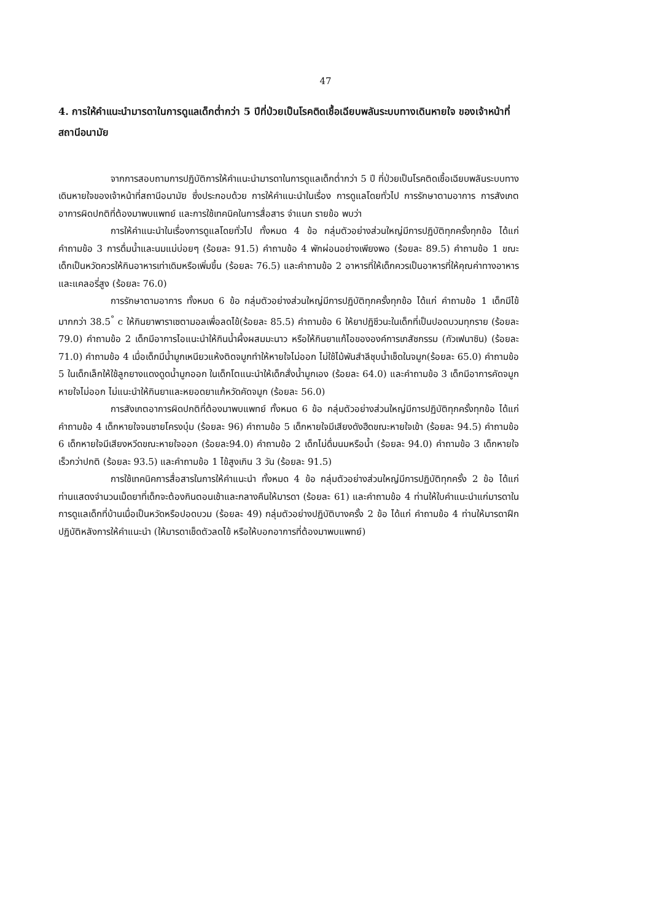47
4. การให้คำแนะนำมารดาในการดูแลเด็กต่ำกว่า 5 ปีที่ป่วยเป็นโรคติดเชื้อเฉียบพลันระบบทางเดินหายใจ ของเจ้าหน้าที่สถานีอนามัย
จากการสอบถามการปฏิบัติการให้คำแนะนำมารดาในการดูแลเด็กต่ำกว่า 5 ปี ที่ป่วยเป็นโรคติดเชื้อเฉียบพลันระบบทางเดินหายใจของเจ้าหน้าที่สถานีอนามัย ซึ่งประกอบด้วย การให้คำแนะนำในเรื่อง การดูแลโดยทั่วไป การรักษาตามอาการ การสังเกตอาการผิดปกติที่ต้องมาพบแพทย์ และการใช้เทคนิคในการสื่อสาร จำแนก รายข้อ พบว่า
การให้คำแนะนำในเรื่องการดูแลโดยทั่วไป ทั้งหมด 4 ข้อ กลุ่มตัวอย่างส่วนใหญ่มีการปฏิบัติทุกครั้งทุกข้อ ได้แก่ คำถามข้อ 3 การดื่มน้ำและนมแม่บ่อยๆ (ร้อยละ 91.5) คำถามข้อ 4 พักผ่อนอย่างเพียงพอ (ร้อยละ 89.5) คำถามข้อ 1 ขณะเด็กเป็นหวัดควรให้กินอาหารเท่าเดิมหรือเพิ่มขึ้น (ร้อยละ 76.5) และคำถามข้อ 2 อาหารที่ให้เด็กควรเป็นอาหารที่ให้คุณค่าทางอาหารและแคลอรี่สูง (ร้อยละ 76.0)
การรักษาตามอาการ ทั้งหมด 6 ข้อ กลุ่มตัวอย่างส่วนใหญ่มีการปฏิบัติทุกครั้งทุกข้อ ได้แก่ คำถามข้อ 1 เด็กมีไข้มากกว่า 38.5<sup>°</sup> c ให้กินยาพาราเซตามอลเพื่อลดไข้(ร้อยละ 85.5) คำถามข้อ 6 ให้ยาปฏิชีวนะในเด็กที่เป็นปอดบวมทุกราย (ร้อยละ 79.0) คำถามข้อ 2 เด็กมีอาการไอแนะนำให้กินน้ำผึ้งผสมมะนาว หรือให้กินยาแก้ไอขององค์การเภสัชกรรม (กัวเฟนาซิน) (ร้อยละ 71.0) คำถามข้อ 4 เมื่อเด็กมีน้ำมูกเหนียวแห้งติดจมูกทำให้หายใจไม่ออก ไม่ใช้ไม้พันสำลีชุบน้ำเช็ดในจมูก(ร้อยละ 65.0) คำถามข้อ 5 ในเด็กเล็กให้ใช้ลูกยางแดงดูดน้ำมูกออก ในเด็กโตแนะนำให้เด็กสั่งน้ำมูกเอง (ร้อยละ 64.0) และคำถามข้อ 3 เด็กมีอาการคัดจมูกหายใจไม่ออก ไม่แนะนำให้กินยาและหยอดยาแก้หวัดคัดจมูก (ร้อยละ 56.0)
การสังเกตอาการผิดปกติที่ต้องมาพบแพทย์ ทั้งหมด 6 ข้อ กลุ่มตัวอย่างส่วนใหญ่มีการปฏิบัติทุกครั้งทุกข้อ ได้แก่ คำถามข้อ 4 เด็กหายใจจนชายโครงบุ๋ม (ร้อยละ 96) คำถามข้อ 5 เด็กหายใจมีเสียงดังฮืดขณะหายใจเข้า (ร้อยละ 94.5) คำถามข้อ 6 เด็กหายใจมีเสียงหวีดขณะหายใจออก (ร้อยละ94.0) คำถามข้อ 2 เด็กไม่ดื่มนมหรือน้ำ (ร้อยละ 94.0) คำถามข้อ 3 เด็กหายใจเร็วกว่าปกติ (ร้อยละ 93.5) และคำถามข้อ 1 ไข้สูงเกิน 3 วัน (ร้อยละ 91.5)
การใช้เทคนิคการสื่อสารในการให้คำแนะนำ ทั้งหมด 4 ข้อ กลุ่มตัวอย่างส่วนใหญ่มีการปฏิบัติทุกครั้ง 2 ข้อ ได้แก่ ท่านแสดงจำนวนเม็ดยาที่เด็กจะต้องกินตอนเช้าและกลางคืนให้มารดา (ร้อยละ 61) และคำถามข้อ 4 ท่านให้ใบคำแนะนำแก่มารดาในการดูแลเด็กที่บ้านเมื่อเป็นหวัดหรือปอดบวม (ร้อยละ 49) กลุ่มตัวอย่างปฏิบัติบางครั้ง 2 ข้อ ได้แก่ คำถามข้อ 4 ท่านให้มารดาฝึกปฏิบัติหลังการให้คำแนะนำ (ให้มารดาเช็ดตัวลดไข้ หรือให้บอกอาการที่ต้องมาพบแพทย์)